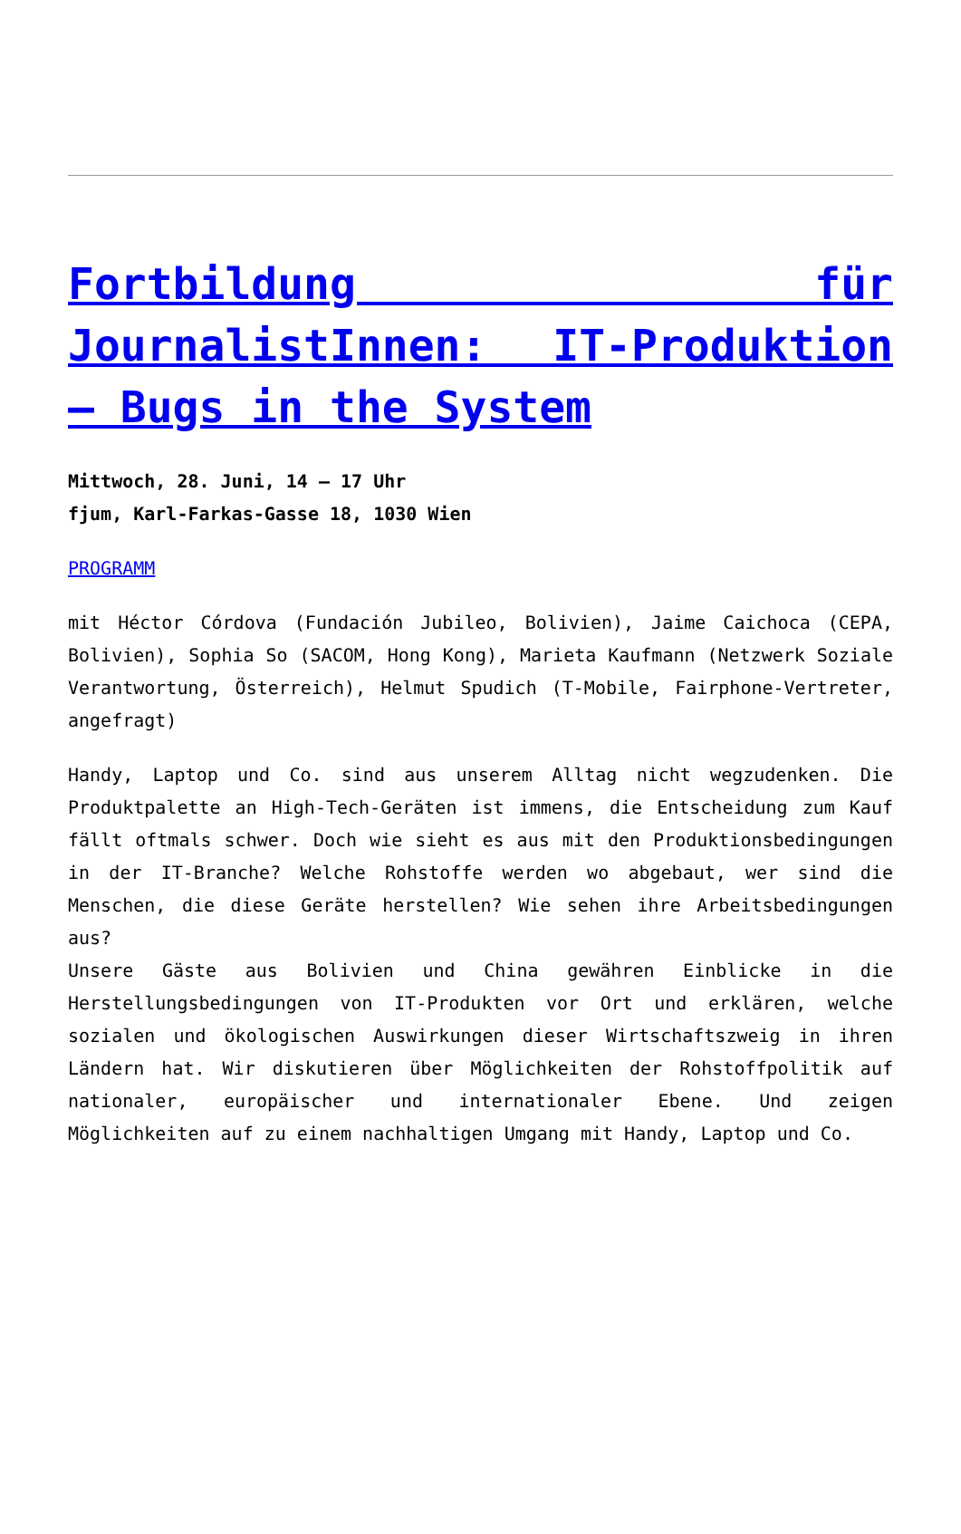Fortbildung für JournalistInnen: IT-Produktion – Bugs in the System
Mittwoch, 28. Juni, 14 – 17 Uhr
fjum, Karl-Farkas-Gasse 18, 1030 Wien
PROGRAMM
mit Héctor Córdova (Fundación Jubileo, Bolivien), Jaime Caichoca (CEPA, Bolivien), Sophia So (SACOM, Hong Kong), Marieta Kaufmann (Netzwerk Soziale Verantwortung, Österreich), Helmut Spudich (T-Mobile, Fairphone-Vertreter, angefragt)
Handy, Laptop und Co. sind aus unserem Alltag nicht wegzudenken. Die Produktpalette an High-Tech-Geräten ist immens, die Entscheidung zum Kauf fällt oftmals schwer. Doch wie sieht es aus mit den Produktionsbedingungen in der IT-Branche? Welche Rohstoffe werden wo abgebaut, wer sind die Menschen, die diese Geräte herstellen? Wie sehen ihre Arbeitsbedingungen aus?
Unsere Gäste aus Bolivien und China gewähren Einblicke in die Herstellungsbedingungen von IT-Produkten vor Ort und erklären, welche sozialen und ökologischen Auswirkungen dieser Wirtschaftszweig in ihren Ländern hat. Wir diskutieren über Möglichkeiten der Rohstoffpolitik auf nationaler, europäischer und internationaler Ebene. Und zeigen Möglichkeiten auf zu einem nachhaltigen Umgang mit Handy, Laptop und Co.